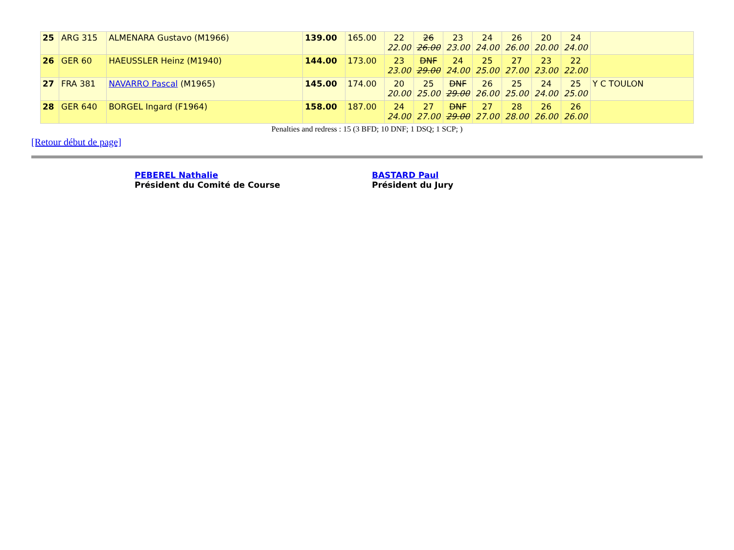| 25 | ARG 315 | ALMENARA Gustavo (M1966) | 139.00 | 165.00 | 22 22.00 | 26 26.00 | 23 23.00 | 24 24.00 | 26 26.00 | 20 20.00 | 24 24.00 | |
| 26 | GER 60 | HAEUSSLER Heinz (M1940) | 144.00 | 173.00 | 23 23.00 | DNF 29.00 | 24 24.00 | 25 25.00 | 27 27.00 | 23 23.00 | 22 22.00 | |
| 27 | FRA 381 | NAVARRO Pascal (M1965) | 145.00 | 174.00 | 20 20.00 | 25 25.00 | DNF 29.00 | 26 26.00 | 25 25.00 | 24 24.00 | 25 25.00 | Y C TOULON |
| 28 | GER 640 | BORGEL Ingard (F1964) | 158.00 | 187.00 | 24 24.00 | 27 27.00 | DNF 29.00 | 27 27.00 | 28 28.00 | 26 26.00 | 26 26.00 | |
Penalties and redress : 15 (3 BFD; 10 DNF; 1 DSQ; 1 SCP; )
[Retour début de page]
PEBEREL Nathalie
Président du Comité de Course
BASTARD Paul
Président du Jury